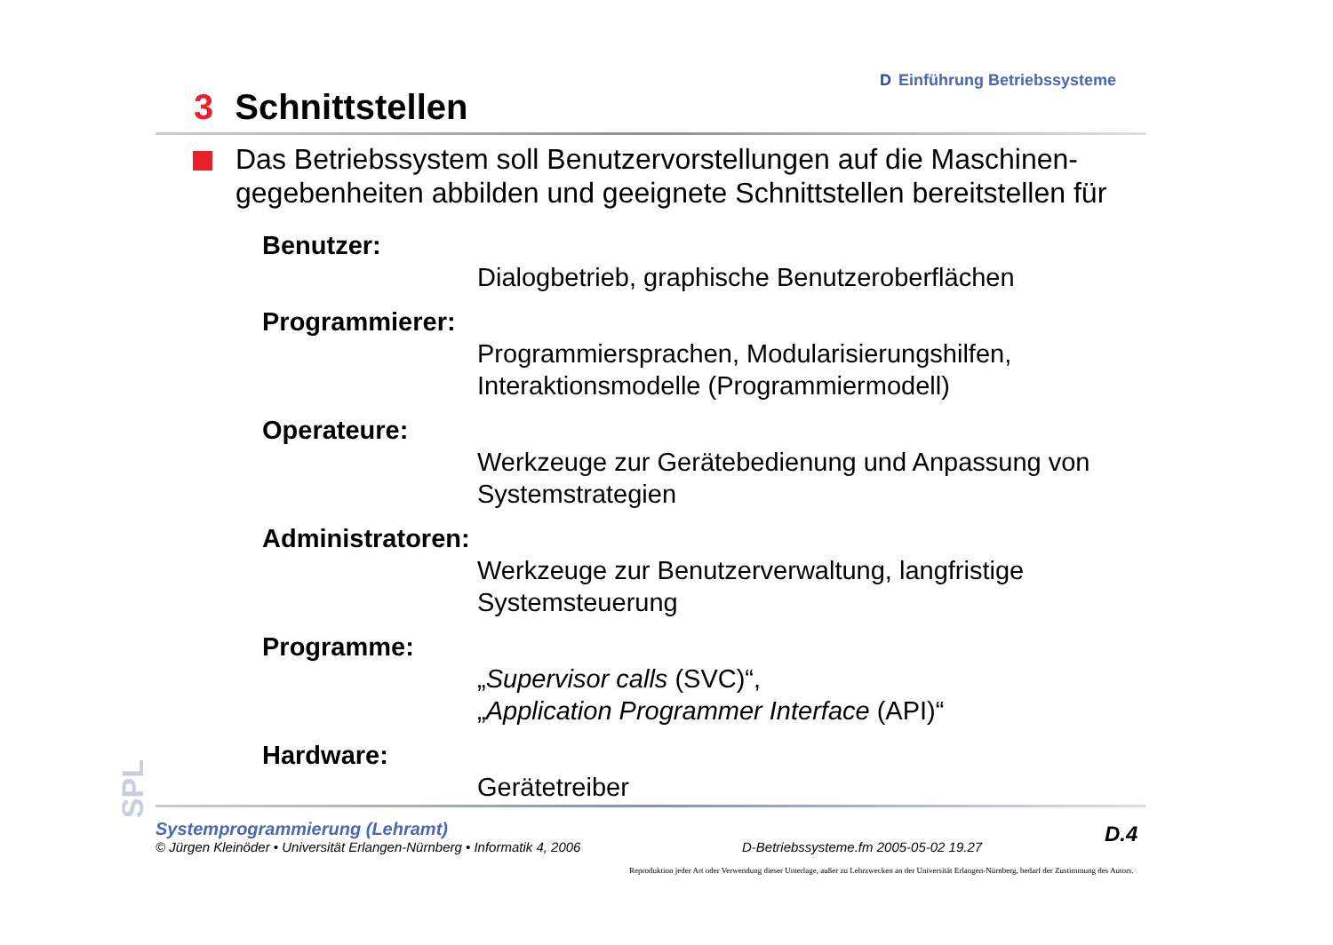D Einführung Betriebssysteme
3 Schnittstellen
Das Betriebssystem soll Benutzervorstellungen auf die Maschinen-gegebenheiten abbilden und geeignete Schnittstellen bereitstellen für
Benutzer:
Dialogbetrieb, graphische Benutzeroberflächen
Programmierer:
Programmiersprachen, Modularisierungshilfen, Interaktionsmodelle (Programmiermodell)
Operateure:
Werkzeuge zur Gerätebedienung und Anpassung von Systemstrategien
Administratoren:
Werkzeuge zur Benutzerverwaltung, langfristige Systemsteuerung
Programme:
„Supervisor calls (SVC)“,
„Application Programmer Interface (API)“
Hardware:
Gerätetreiber
SPL
Systemprogrammierung (Lehramt)
© Jürgen Kleinöder • Universität Erlangen-Nürnberg • Informatik 4, 2006
D-Betriebssysteme.fm 2005-05-02 19.27
D.4
Reproduktion jeder Art oder Verwendung dieser Unterlage, außer zu Lehrzwecken an der Universität Erlangen-Nürnberg, bedarf der Zustimmung des Autors.